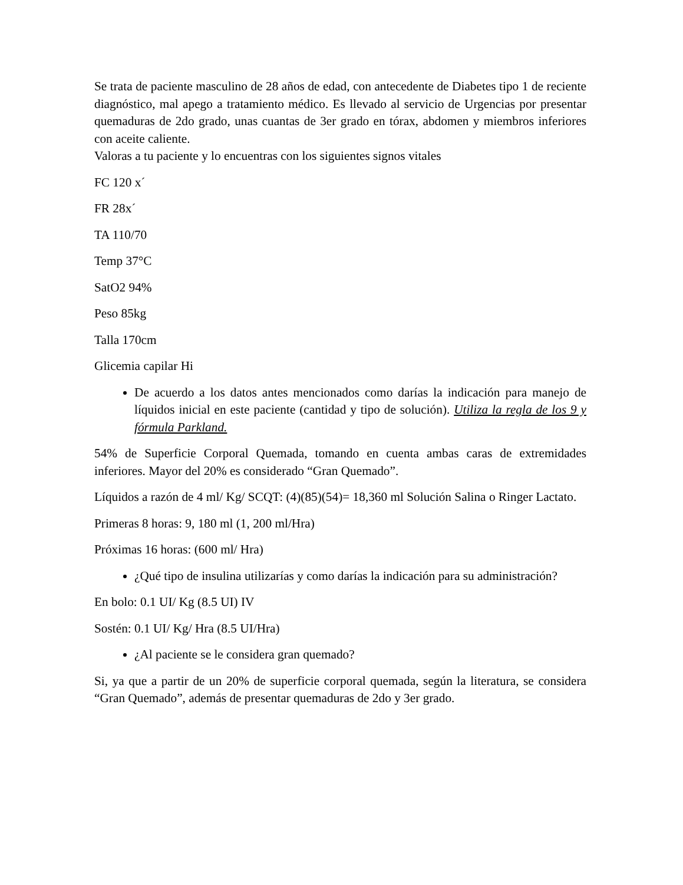Se trata de paciente masculino de 28 años de edad, con antecedente de Diabetes tipo 1 de reciente diagnóstico, mal apego a tratamiento médico. Es llevado al servicio de Urgencias por presentar quemaduras de 2do grado, unas cuantas de 3er grado en tórax, abdomen y miembros inferiores con aceite caliente.
Valoras a tu paciente y lo encuentras con los siguientes signos vitales
FC 120 x´
FR 28x´
TA 110/70
Temp 37°C
SatO2 94%
Peso 85kg
Talla 170cm
Glicemia capilar Hi
De acuerdo a los datos antes mencionados como darías la indicación para manejo de líquidos inicial en este paciente (cantidad y tipo de solución). Utiliza la regla de los 9 y fórmula Parkland.
54% de Superficie Corporal Quemada, tomando en cuenta ambas caras de extremidades inferiores. Mayor del 20% es considerado “Gran Quemado”.
Líquidos a razón de 4 ml/ Kg/ SCQT: (4)(85)(54)= 18,360 ml Solución Salina o Ringer Lactato.
Primeras 8 horas: 9, 180 ml (1, 200 ml/Hra)
Próximas 16 horas: (600 ml/ Hra)
¿Qué tipo de insulina utilizarías y como darías la indicación para su administración?
En bolo: 0.1 UI/ Kg (8.5 UI) IV
Sostén: 0.1 UI/ Kg/ Hra (8.5 UI/Hra)
¿Al paciente se le considera gran quemado?
Si, ya que a partir de un 20% de superficie corporal quemada, según la literatura, se considera “Gran Quemado”, además de presentar quemaduras de 2do y 3er grado.